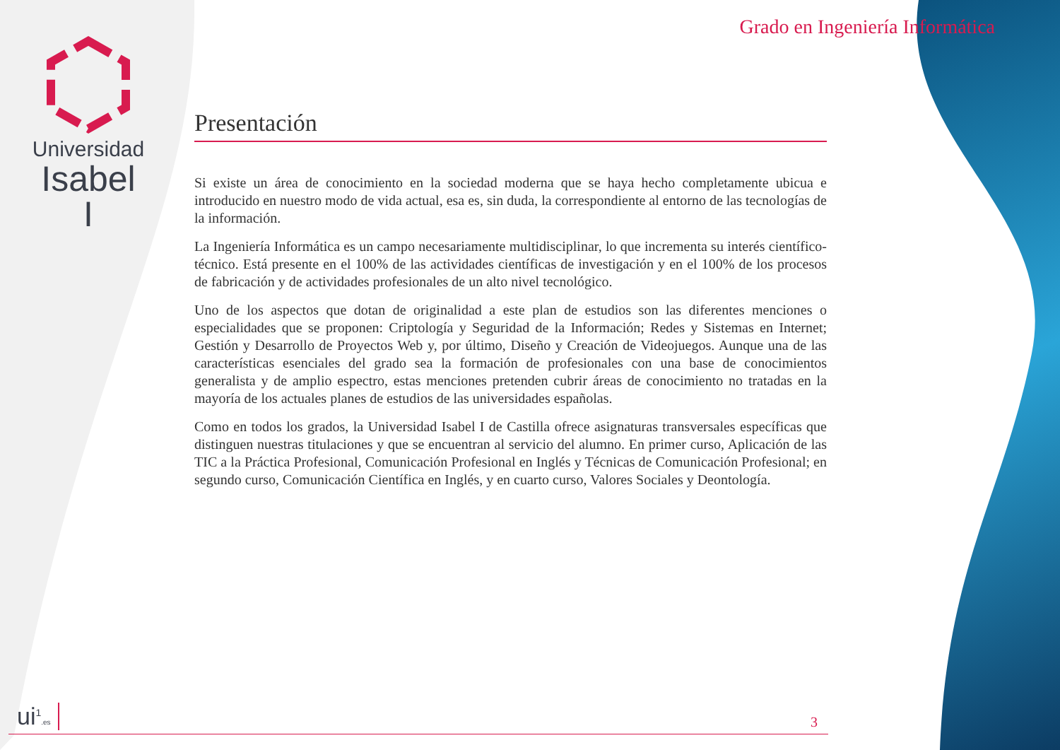Universidad
Isabel I
Grado en Ingeniería Informática
Presentación
Si existe un área de conocimiento en la sociedad moderna que se haya hecho completamente ubicua e introducido en nuestro modo de vida actual, esa es, sin duda, la correspondiente al entorno de las tecnologías de la información.
La Ingeniería Informática es un campo necesariamente multidisciplinar, lo que incrementa su interés científico-técnico. Está presente en el 100% de las actividades científicas de investigación y en el 100% de los procesos de fabricación y de actividades profesionales de un alto nivel tecnológico.
Uno de los aspectos que dotan de originalidad a este plan de estudios son las diferentes menciones o especialidades que se proponen: Criptología y Seguridad de la Información; Redes y Sistemas en Internet; Gestión y Desarrollo de Proyectos Web y, por último, Diseño y Creación de Videojuegos. Aunque una de las características esenciales del grado sea la formación de profesionales con una base de conocimientos generalista y de amplio espectro, estas menciones pretenden cubrir áreas de conocimiento no tratadas en la mayoría de los actuales planes de estudios de las universidades españolas.
Como en todos los grados, la Universidad Isabel I de Castilla ofrece asignaturas transversales específicas que distinguen nuestras titulaciones y que se encuentran al servicio del alumno. En primer curso, Aplicación de las TIC a la Práctica Profesional, Comunicación Profesional en Inglés y Técnicas de Comunicación Profesional; en segundo curso, Comunicación Científica en Inglés, y en cuarto curso, Valores Sociales y Deontología.
ui<sup>1</sup>.es 3